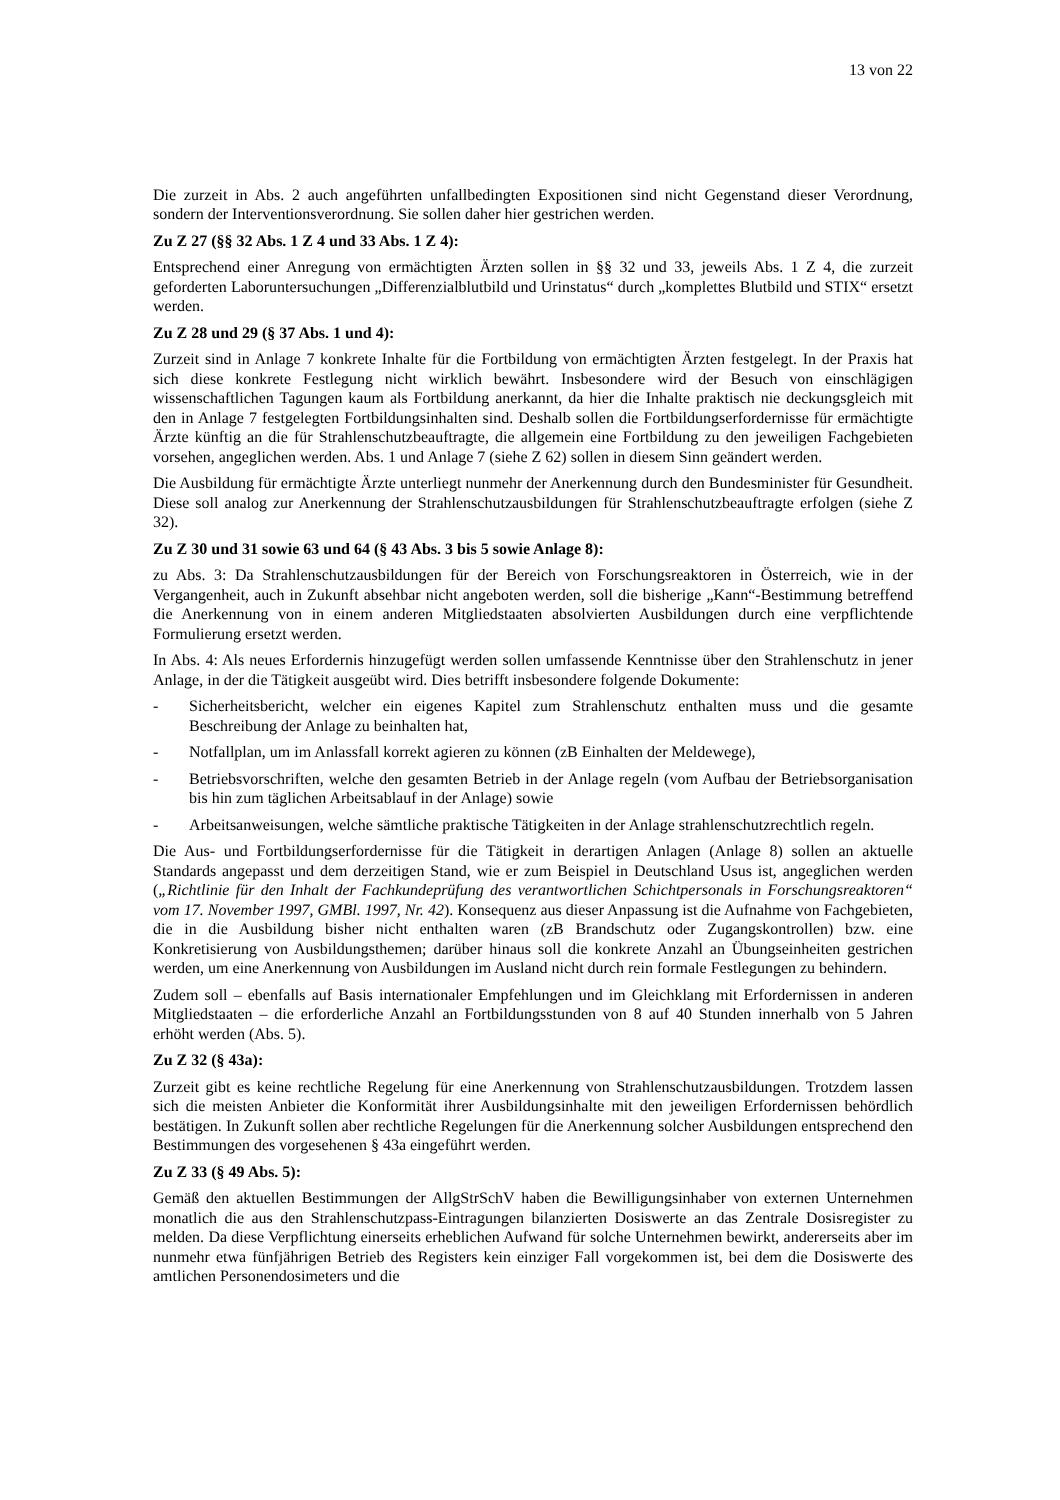13 von 22
Die zurzeit in Abs. 2 auch angeführten unfallbedingten Expositionen sind nicht Gegenstand dieser Verordnung, sondern der Interventionsverordnung. Sie sollen daher hier gestrichen werden.
Zu Z 27 (§§ 32 Abs. 1 Z 4 und 33 Abs. 1 Z 4):
Entsprechend einer Anregung von ermächtigten Ärzten sollen in §§ 32 und 33, jeweils Abs. 1 Z 4, die zurzeit geforderten Laboruntersuchungen „Differenzialblutbild und Urinstatus“ durch „komplettes Blutbild und STIX“ ersetzt werden.
Zu Z 28 und 29 (§ 37 Abs. 1 und 4):
Zurzeit sind in Anlage 7 konkrete Inhalte für die Fortbildung von ermächtigten Ärzten festgelegt. In der Praxis hat sich diese konkrete Festlegung nicht wirklich bewährt. Insbesondere wird der Besuch von einschlägigen wissenschaftlichen Tagungen kaum als Fortbildung anerkannt, da hier die Inhalte praktisch nie deckungsgleich mit den in Anlage 7 festgelegten Fortbildungsinhalten sind. Deshalb sollen die Fortbildungserfordernisse für ermächtigte Ärzte künftig an die für Strahlenschutzbeauftragte, die allgemein eine Fortbildung zu den jeweiligen Fachgebieten vorsehen, angeglichen werden. Abs. 1 und Anlage 7 (siehe Z 62) sollen in diesem Sinn geändert werden.
Die Ausbildung für ermächtigte Ärzte unterliegt nunmehr der Anerkennung durch den Bundesminister für Gesundheit. Diese soll analog zur Anerkennung der Strahlenschutzausbildungen für Strahlenschutzbeauftragte erfolgen (siehe Z 32).
Zu Z 30 und 31 sowie 63 und 64 (§ 43 Abs. 3 bis 5 sowie Anlage 8):
zu Abs. 3: Da Strahlenschutzausbildungen für der Bereich von Forschungsreaktoren in Österreich, wie in der Vergangenheit, auch in Zukunft absehbar nicht angeboten werden, soll die bisherige „Kann“-Bestimmung betreffend die Anerkennung von in einem anderen Mitgliedstaaten absolvierten Ausbildungen durch eine verpflichtende Formulierung ersetzt werden.
In Abs. 4: Als neues Erfordernis hinzugefügt werden sollen umfassende Kenntnisse über den Strahlenschutz in jener Anlage, in der die Tätigkeit ausgeübt wird. Dies betrifft insbesondere folgende Dokumente:
- Sicherheitsbericht, welcher ein eigenes Kapitel zum Strahlenschutz enthalten muss und die gesamte Beschreibung der Anlage zu beinhalten hat,
- Notfallplan, um im Anlassfall korrekt agieren zu können (zB Einhalten der Meldewege),
- Betriebsvorschriften, welche den gesamten Betrieb in der Anlage regeln (vom Aufbau der Betriebsorganisation bis hin zum täglichen Arbeitsablauf in der Anlage) sowie
- Arbeitsanweisungen, welche sämtliche praktische Tätigkeiten in der Anlage strahlenschutzrechtlich regeln.
Die Aus- und Fortbildungserfordernisse für die Tätigkeit in derartigen Anlagen (Anlage 8) sollen an aktuelle Standards angepasst und dem derzeitigen Stand, wie er zum Beispiel in Deutschland Usus ist, angeglichen werden („Richtlinie für den Inhalt der Fachkundeprüfung des verantwortlichen Schichtpersonals in Forschungsreaktoren“ vom 17. November 1997, GMBl. 1997, Nr. 42). Konsequenz aus dieser Anpassung ist die Aufnahme von Fachgebieten, die in die Ausbildung bisher nicht enthalten waren (zB Brandschutz oder Zugangskontrollen) bzw. eine Konkretisierung von Ausbildungsthemen; darüber hinaus soll die konkrete Anzahl an Übungseinheiten gestrichen werden, um eine Anerkennung von Ausbildungen im Ausland nicht durch rein formale Festlegungen zu behindern.
Zudem soll – ebenfalls auf Basis internationaler Empfehlungen und im Gleichklang mit Erfordernissen in anderen Mitgliedstaaten – die erforderliche Anzahl an Fortbildungsstunden von 8 auf 40 Stunden innerhalb von 5 Jahren erhöht werden (Abs. 5).
Zu Z 32 (§ 43a):
Zurzeit gibt es keine rechtliche Regelung für eine Anerkennung von Strahlenschutzausbildungen. Trotzdem lassen sich die meisten Anbieter die Konformität ihrer Ausbildungsinhalte mit den jeweiligen Erfordernissen behördlich bestätigen. In Zukunft sollen aber rechtliche Regelungen für die Anerkennung solcher Ausbildungen entsprechend den Bestimmungen des vorgesehenen § 43a eingeführt werden.
Zu Z 33 (§ 49 Abs. 5):
Gemäß den aktuellen Bestimmungen der AllgStrSchV haben die Bewilligungsinhaber von externen Unternehmen monatlich die aus den Strahlenschutzpass-Eintragungen bilanzierten Dosiswerte an das Zentrale Dosisregister zu melden. Da diese Verpflichtung einerseits erheblichen Aufwand für solche Unternehmen bewirkt, andererseits aber im nunmehr etwa fünfjährigen Betrieb des Registers kein einziger Fall vorgekommen ist, bei dem die Dosiswerte des amtlichen Personendosimeters und die